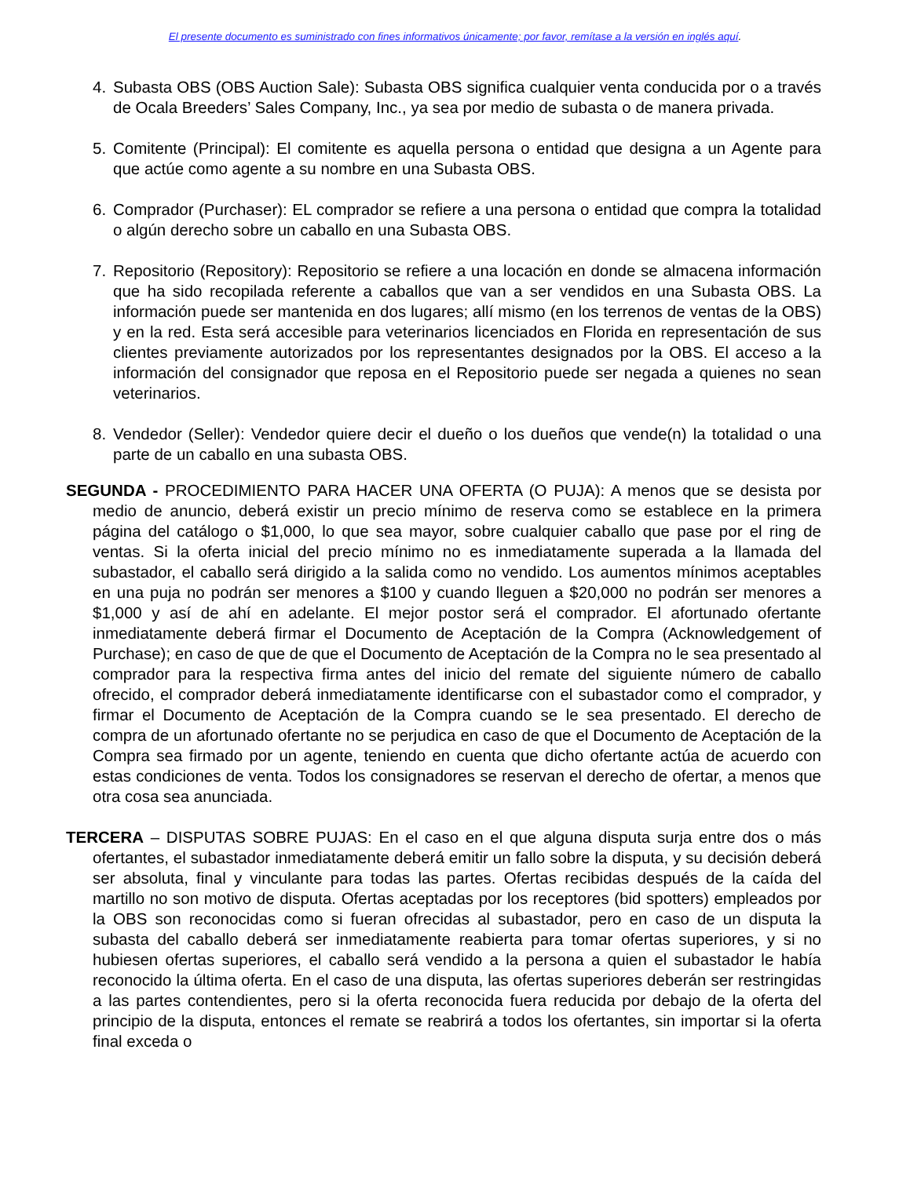El presente documento es suministrado con fines informativos únicamente; por favor, remítase a la versión en inglés aquí.
4. Subasta OBS (OBS Auction Sale): Subasta OBS significa cualquier venta conducida por o a través de Ocala Breeders’ Sales Company, Inc., ya sea por medio de subasta o de manera privada.
5. Comitente (Principal): El comitente es aquella persona o entidad que designa a un Agente para que actúe como agente a su nombre en una Subasta OBS.
6. Comprador (Purchaser): EL comprador se refiere a una persona o entidad que compra la totalidad o algún derecho sobre un caballo en una Subasta OBS.
7. Repositorio (Repository): Repositorio se refiere a una locación en donde se almacena información que ha sido recopilada referente a caballos que van a ser vendidos en una Subasta OBS. La información puede ser mantenida en dos lugares; allí mismo (en los terrenos de ventas de la OBS) y en la red. Esta será accesible para veterinarios licenciados en Florida en representación de sus clientes previamente autorizados por los representantes designados por la OBS. El acceso a la información del consignador que reposa en el Repositorio puede ser negada a quienes no sean veterinarios.
8. Vendedor (Seller): Vendedor quiere decir el dueño o los dueños que vende(n) la totalidad o una parte de un caballo en una subasta OBS.
SEGUNDA - PROCEDIMIENTO PARA HACER UNA OFERTA (O PUJA): A menos que se desista por medio de anuncio, deberá existir un precio mínimo de reserva como se establece en la primera página del catálogo o $1,000, lo que sea mayor, sobre cualquier caballo que pase por el ring de ventas. Si la oferta inicial del precio mínimo no es inmediatamente superada a la llamada del subastador, el caballo será dirigido a la salida como no vendido. Los aumentos mínimos aceptables en una puja no podrán ser menores a $100 y cuando lleguen a $20,000 no podrán ser menores a $1,000 y así de ahí en adelante. El mejor postor será el comprador. El afortunado ofertante inmediatamente deberá firmar el Documento de Aceptación de la Compra (Acknowledgement of Purchase); en caso de que de que el Documento de Aceptación de la Compra no le sea presentado al comprador para la respectiva firma antes del inicio del remate del siguiente número de caballo ofrecido, el comprador deberá inmediatamente identificarse con el subastador como el comprador, y firmar el Documento de Aceptación de la Compra cuando se le sea presentado. El derecho de compra de un afortunado ofertante no se perjudica en caso de que el Documento de Aceptación de la Compra sea firmado por un agente, teniendo en cuenta que dicho ofertante actúa de acuerdo con estas condiciones de venta. Todos los consignadores se reservan el derecho de ofertar, a menos que otra cosa sea anunciada.
TERCERA – DISPUTAS SOBRE PUJAS: En el caso en el que alguna disputa surja entre dos o más ofertantes, el subastador inmediatamente deberá emitir un fallo sobre la disputa, y su decisión deberá ser absoluta, final y vinculante para todas las partes. Ofertas recibidas después de la caída del martillo no son motivo de disputa. Ofertas aceptadas por los receptores (bid spotters) empleados por la OBS son reconocidas como si fueran ofrecidas al subastador, pero en caso de un disputa la subasta del caballo deberá ser inmediatamente reabierta para tomar ofertas superiores, y si no hubiesen ofertas superiores, el caballo será vendido a la persona a quien el subastador le había reconocido la última oferta. En el caso de una disputa, las ofertas superiores deberán ser restringidas a las partes contendientes, pero si la oferta reconocida fuera reducida por debajo de la oferta del principio de la disputa, entonces el remate se reabrirá a todos los ofertantes, sin importar si la oferta final exceda o